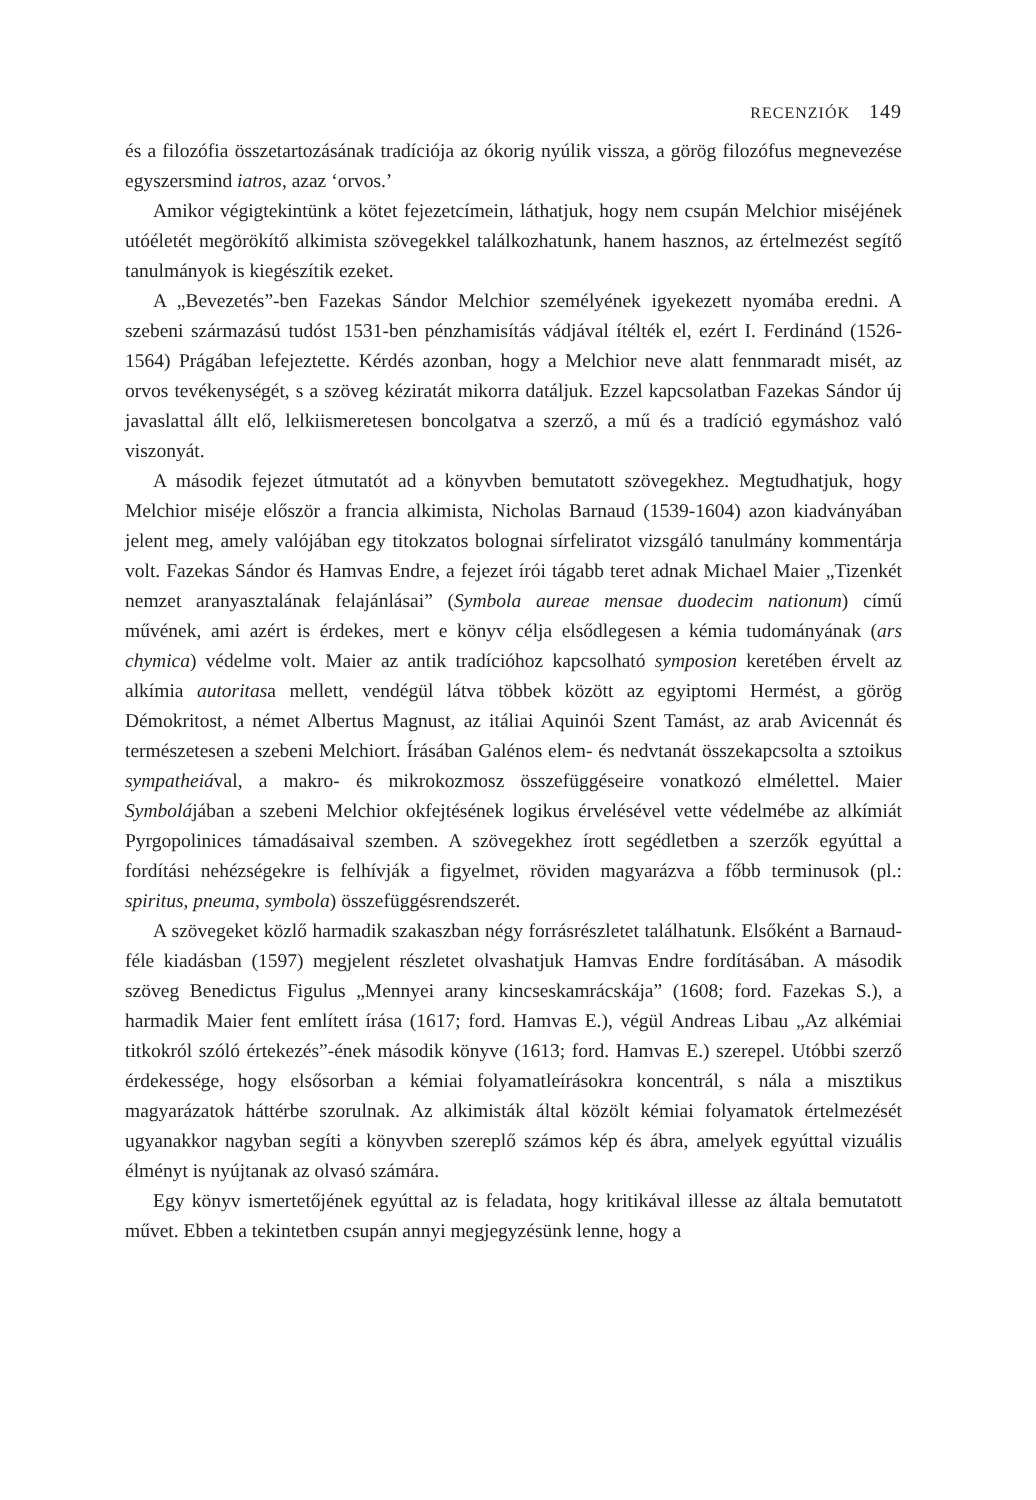RECENZIÓK 149
és a filozófia összetartozásának tradíciója az ókorig nyúlik vissza, a görög filozófus megnevezése egyszersmind iatros, azaz ‘orvos.’
Amikor végigtekintünk a kötet fejezetcímein, láthatjuk, hogy nem csupán Melchior miséjének utóéletét megörökítő alkimista szövegekkel találkozhatunk, hanem hasznos, az értelmezést segítő tanulmányok is kiegészítik ezeket.
A „Bevezetés”-ben Fazekas Sándor Melchior személyének igyekezett nyomába eredni. A szebeni származású tudóst 1531-ben pénzhamisítás vádjával ítélték el, ezért I. Ferdinánd (1526-1564) Prágában lefejeztette. Kérdés azonban, hogy a Melchior neve alatt fennmaradt misét, az orvos tevékenységét, s a szöveg kéziratát mikorra datáljuk. Ezzel kapcsolatban Fazekas Sándor új javaslattal állt elő, lelkiismeretesen boncolgatva a szerző, a mű és a tradíció egymáshoz való viszonyát.
A második fejezet útmutatót ad a könyvben bemutatott szövegekhez. Megtudhatjuk, hogy Melchior miséje először a francia alkimista, Nicholas Barnaud (1539-1604) azon kiadványában jelent meg, amely valójában egy titokzatos bolognai sírfeliratot vizsgáló tanulmány kommentárja volt. Fazekas Sándor és Hamvas Endre, a fejezet írói tágabb teret adnak Michael Maier „Tizenkét nemzet aranyasztalának felajánlásai” (Symbola aureae mensae duodecim nationum) című művének, ami azért is érdekes, mert e könyv célja elsődlegesen a kémia tudományának (ars chymica) védelme volt. Maier az antik tradícióhoz kapcsolható symposion keretében érvelt az alkímia autoritasa mellett, vendégül látva többek között az egyiptomi Hermést, a görög Démokritost, a német Albertus Magnust, az itáliai Aquinói Szent Tamást, az arab Avicennát és természetesen a szebeni Melchiort. Írásában Galénos elem- és nedvtanát összekapcsolta a sztoikus sympatheiával, a makro- és mikrokozmosz összefüggéseire vonatkozó elmélettel. Maier Symbolájában a szebeni Melchior okfejtésének logikus érvelésével vette védelmébe az alkímiát Pyrgopolinices támadásaival szemben. A szövegekhez írott segédletben a szerzők egyúttal a fordítási nehézségekre is felhívják a figyelmet, röviden magyarázva a főbb terminusok (pl.: spiritus, pneuma, symbola) összefüggésrendszerét.
A szövegeket közlő harmadik szakaszban négy forrásrészletet találhatunk. Elsőként a Barnaud-féle kiadásban (1597) megjelent részletet olvashatjuk Hamvas Endre fordításában. A második szöveg Benedictus Figulus „Mennyei arany kincseskamrácskája” (1608; ford. Fazekas S.), a harmadik Maier fent említett írása (1617; ford. Hamvas E.), végül Andreas Libau „Az alkémiai titkokról szóló értekezés”-ének második könyve (1613; ford. Hamvas E.) szerepel. Utóbbi szerző érdekessége, hogy elsősorban a kémiai folyamatleírásokra koncentrál, s nála a misztikus magyarázatok háttérbe szorulnak. Az alkimisták által közölt kémiai folyamatok értelmezését ugyanakkor nagyban segíti a könyvben szereplő számos kép és ábra, amelyek egyúttal vizuális élményt is nyújtanak az olvasó számára.
Egy könyv ismertetőjének egyúttal az is feladata, hogy kritikával illesse az általa bemutatott művet. Ebben a tekintetben csupán annyi megjegyzésünk lenne, hogy a